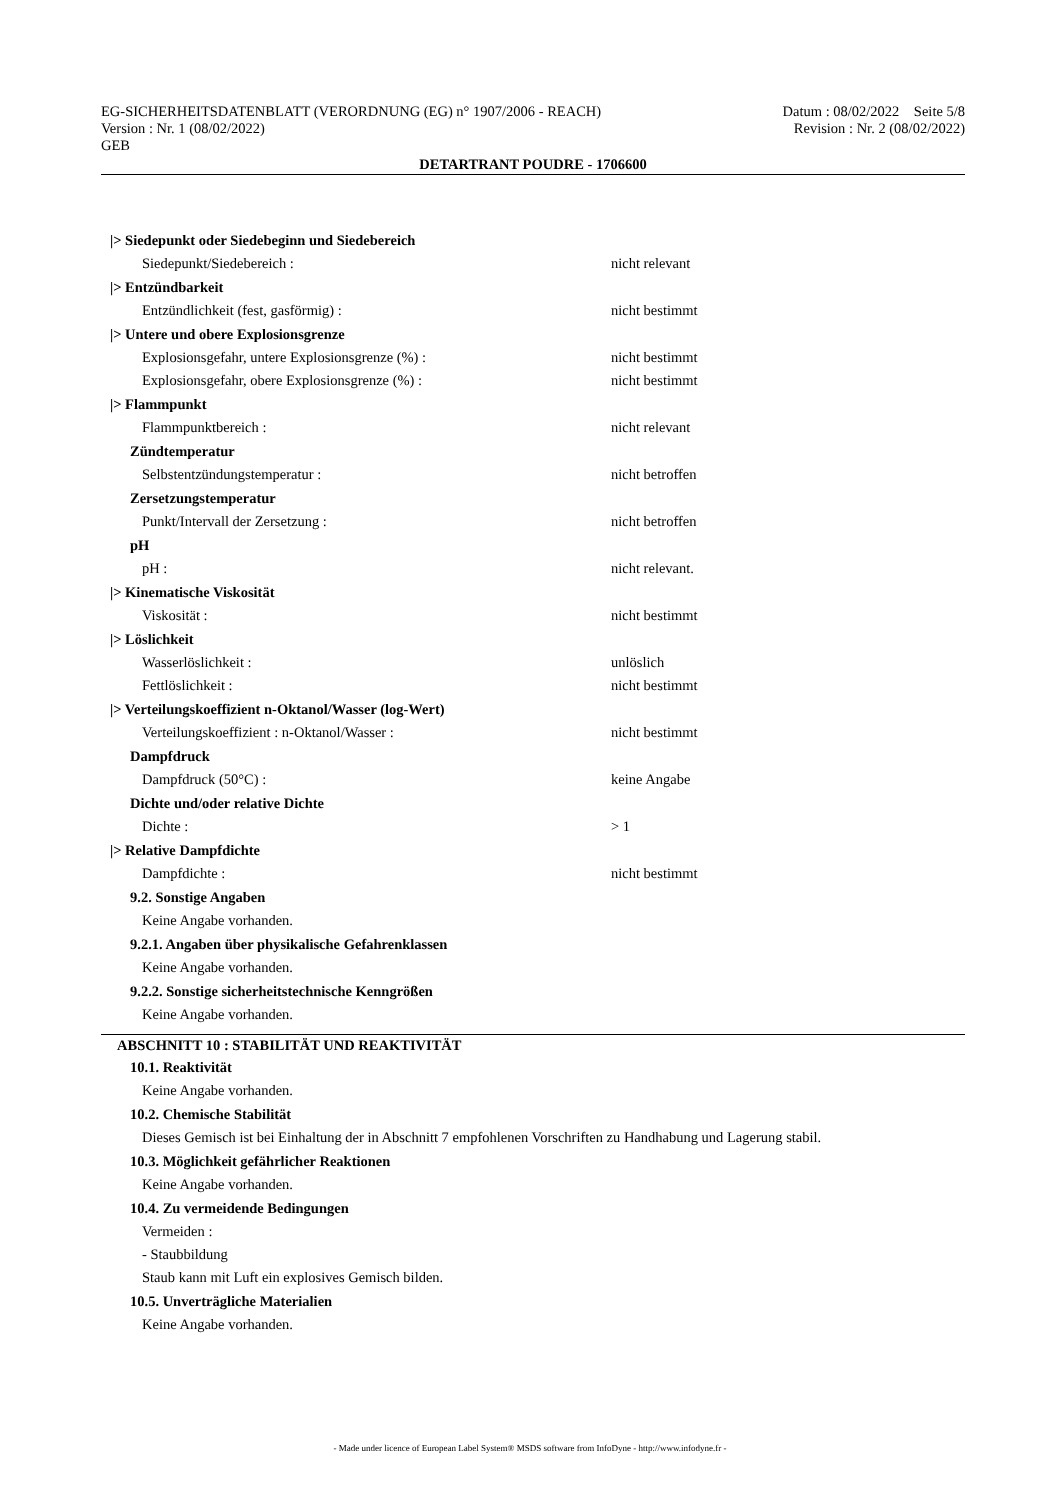EG-SICHERHEITSDATENBLATT (VERORDNUNG (EG) n° 1907/2006 - REACH) Datum : 08/02/2022 Seite 5/8
Version : Nr. 1 (08/02/2022) Revision : Nr. 2 (08/02/2022)
GEB
DETARTRANT POUDRE - 1706600
|> Siedepunkt oder Siedebeginn und Siedebereich
Siedepunkt/Siedebereich : nicht relevant
|> Entzündbarkeit
Entzündlichkeit (fest, gasförmig) : nicht bestimmt
|> Untere und obere Explosionsgrenze
Explosionsgefahr, untere Explosionsgrenze (%) : nicht bestimmt
Explosionsgefahr, obere Explosionsgrenze (%) : nicht bestimmt
|> Flammpunkt
Flammpunktbereich : nicht relevant
Zündtemperatur
Selbstentzündungstemperatur : nicht betroffen
Zersetzungstemperatur
Punkt/Intervall der Zersetzung : nicht betroffen
pH
pH : nicht relevant.
|> Kinematische Viskosität
Viskosität : nicht bestimmt
|> Löslichkeit
Wasserlöslichkeit : unlöslich
Fettlöslichkeit : nicht bestimmt
|> Verteilungskoeffizient n-Oktanol/Wasser (log-Wert)
Verteilungskoeffizient : n-Oktanol/Wasser : nicht bestimmt
Dampfdruck
Dampfdruck (50°C) : keine Angabe
Dichte und/oder relative Dichte
Dichte : > 1
|> Relative Dampfdichte
Dampfdichte : nicht bestimmt
9.2. Sonstige Angaben
Keine Angabe vorhanden.
9.2.1. Angaben über physikalische Gefahrenklassen
Keine Angabe vorhanden.
9.2.2. Sonstige sicherheitstechnische Kenngrößen
Keine Angabe vorhanden.
ABSCHNITT 10 : STABILITÄT UND REAKTIVITÄT
10.1. Reaktivität
Keine Angabe vorhanden.
10.2. Chemische Stabilität
Dieses Gemisch ist bei Einhaltung der in Abschnitt 7 empfohlenen Vorschriften zu Handhabung und Lagerung stabil.
10.3. Möglichkeit gefährlicher Reaktionen
Keine Angabe vorhanden.
10.4. Zu vermeidende Bedingungen
Vermeiden :
- Staubbildung
Staub kann mit Luft ein explosives Gemisch bilden.
10.5. Unverträgliche Materialien
Keine Angabe vorhanden.
- Made under licence of European Label System® MSDS software from InfoDyne - http://www.infodyne.fr -